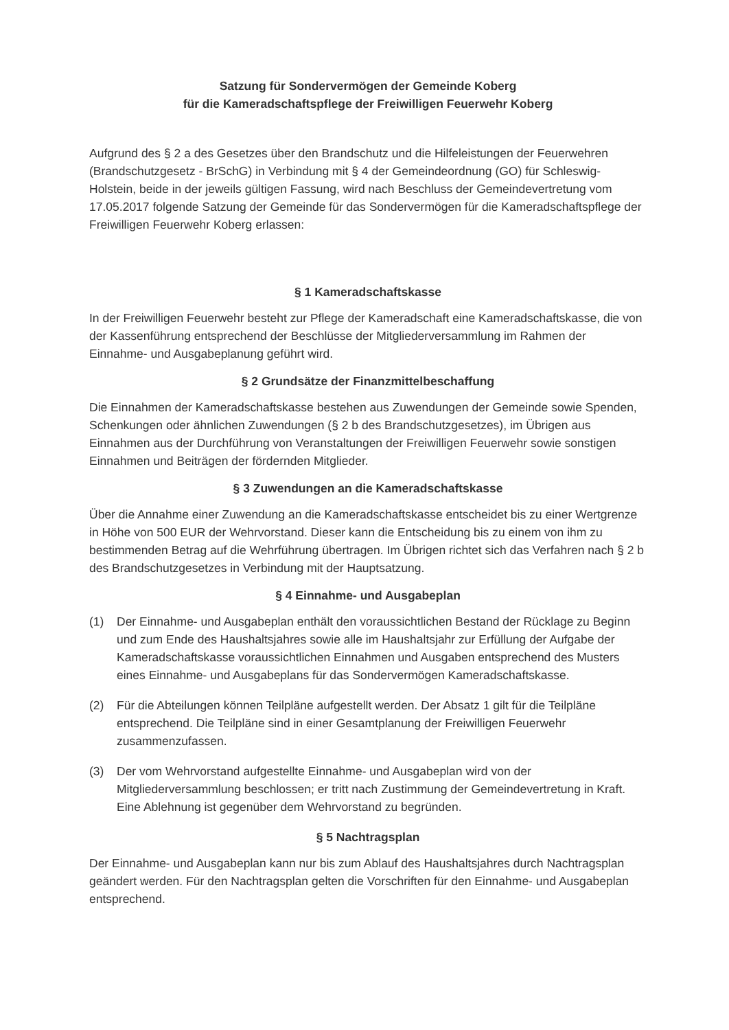Satzung für Sondervermögen der Gemeinde Koberg
für die Kameradschaftspflege der Freiwilligen Feuerwehr Koberg
Aufgrund des § 2 a des Gesetzes über den Brandschutz und die Hilfeleistungen der Feuerwehren (Brandschutzgesetz - BrSchG) in Verbindung mit § 4 der Gemeindeordnung (GO) für Schleswig-Holstein, beide in der jeweils gültigen Fassung, wird nach Beschluss der Gemeindevertretung vom 17.05.2017 folgende Satzung der Gemeinde für das Sondervermögen für die Kameradschaftspflege der Freiwilligen Feuerwehr Koberg erlassen:
§ 1 Kameradschaftskasse
In der Freiwilligen Feuerwehr besteht zur Pflege der Kameradschaft eine Kameradschaftskasse, die von der Kassenführung entsprechend der Beschlüsse der Mitgliederversammlung im Rahmen der Einnahme- und Ausgabeplanung geführt wird.
§ 2 Grundsätze der Finanzmittelbeschaffung
Die Einnahmen der Kameradschaftskasse bestehen aus Zuwendungen der Gemeinde sowie Spenden, Schenkungen oder ähnlichen Zuwendungen (§ 2 b des Brandschutzgesetzes), im Übrigen aus Einnahmen aus der Durchführung von Veranstaltungen der Freiwilligen Feuerwehr sowie sonstigen Einnahmen und Beiträgen der fördernden Mitglieder.
§ 3 Zuwendungen an die Kameradschaftskasse
Über die Annahme einer Zuwendung an die Kameradschaftskasse entscheidet bis zu einer Wertgrenze in Höhe von 500 EUR der Wehrvorstand. Dieser kann die Entscheidung bis zu einem von ihm zu bestimmenden Betrag auf die Wehrführung übertragen. Im Übrigen richtet sich das Verfahren nach § 2 b des Brandschutzgesetzes in Verbindung mit der Hauptsatzung.
§ 4 Einnahme- und Ausgabeplan
(1) Der Einnahme- und Ausgabeplan enthält den voraussichtlichen Bestand der Rücklage zu Beginn und zum Ende des Haushaltsjahres sowie alle im Haushaltsjahr zur Erfüllung der Aufgabe der Kameradschaftskasse voraussichtlichen Einnahmen und Ausgaben entsprechend des Musters eines Einnahme- und Ausgabeplans für das Sondervermögen Kameradschaftskasse.
(2) Für die Abteilungen können Teilpläne aufgestellt werden. Der Absatz 1 gilt für die Teilpläne entsprechend. Die Teilpläne sind in einer Gesamtplanung der Freiwilligen Feuerwehr zusammenzufassen.
(3) Der vom Wehrvorstand aufgestellte Einnahme- und Ausgabeplan wird von der Mitgliederversammlung beschlossen; er tritt nach Zustimmung der Gemeindevertretung in Kraft. Eine Ablehnung ist gegenüber dem Wehrvorstand zu begründen.
§ 5 Nachtragsplan
Der Einnahme- und Ausgabeplan kann nur bis zum Ablauf des Haushaltsjahres durch Nachtragsplan geändert werden. Für den Nachtragsplan gelten die Vorschriften für den Einnahme- und Ausgabeplan entsprechend.